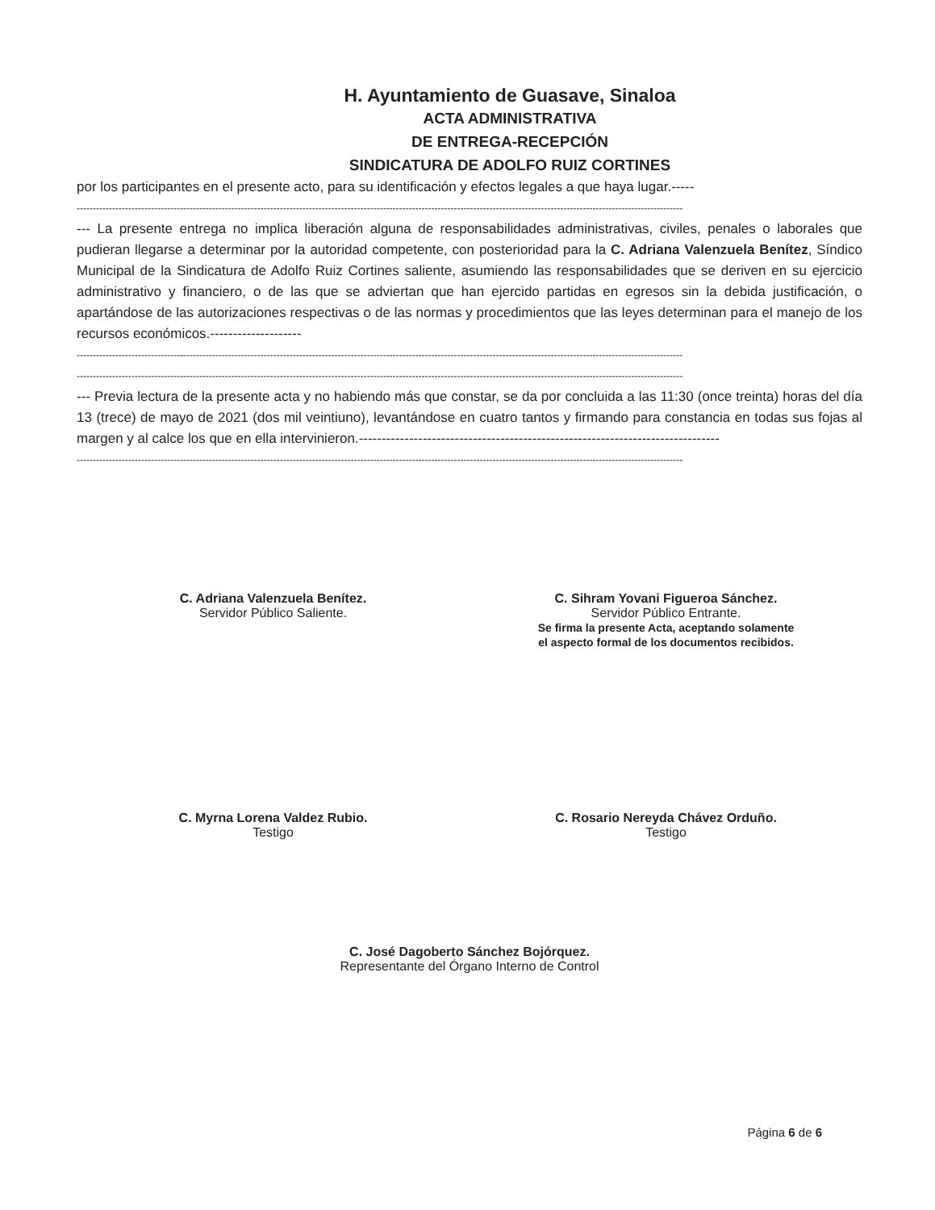H. Ayuntamiento de Guasave, Sinaloa
ACTA ADMINISTRATIVA
DE ENTREGA-RECEPCIÓN
SINDICATURA DE ADOLFO RUIZ CORTINES
por los participantes en el presente acto, para su identificación y efectos legales a que haya lugar.-----
--------------------------------------------------------------------------------------------------------------------------------------------------------------------------------------------
--- La presente entrega no implica liberación alguna de responsabilidades administrativas, civiles, penales o laborales que pudieran llegarse a determinar por la autoridad competente, con posterioridad para la C. Adriana Valenzuela Benítez, Síndico Municipal de la Sindicatura de Adolfo Ruiz Cortines saliente, asumiendo las responsabilidades que se deriven en su ejercicio administrativo y financiero, o de las que se adviertan que han ejercido partidas en egresos sin la debida justificación, o apartándose de las autorizaciones respectivas o de las normas y procedimientos que las leyes determinan para el manejo de los recursos económicos.--------------------
--------------------------------------------------------------------------------------------------------------------------------------------------------------------------------------------
--------------------------------------------------------------------------------------------------------------------------------------------------------------------------------------------
--- Previa lectura de la presente acta y no habiendo más que constar, se da por concluida a las 11:30 (once treinta) horas del día 13 (trece) de mayo de 2021 (dos mil veintiuno), levantándose en cuatro tantos y firmando para constancia en todas sus fojas al margen y al calce los que en ella intervinieron.-------------------------------------------------------------------------------
--------------------------------------------------------------------------------------------------------------------------------------------------------------------------------------------
C. Adriana Valenzuela Benítez.
Servidor Público Saliente.
C. Sihram Yovani Figueroa Sánchez.
Servidor Público Entrante.
Se firma la presente Acta, aceptando solamente
el aspecto formal de los documentos recibidos.
C. Myrna Lorena Valdez Rubio.
Testigo
C. Rosario Nereyda Chávez Orduño.
Testigo
C. José Dagoberto Sánchez Bojórquez.
Representante del Órgano Interno de Control
Página 6 de 6